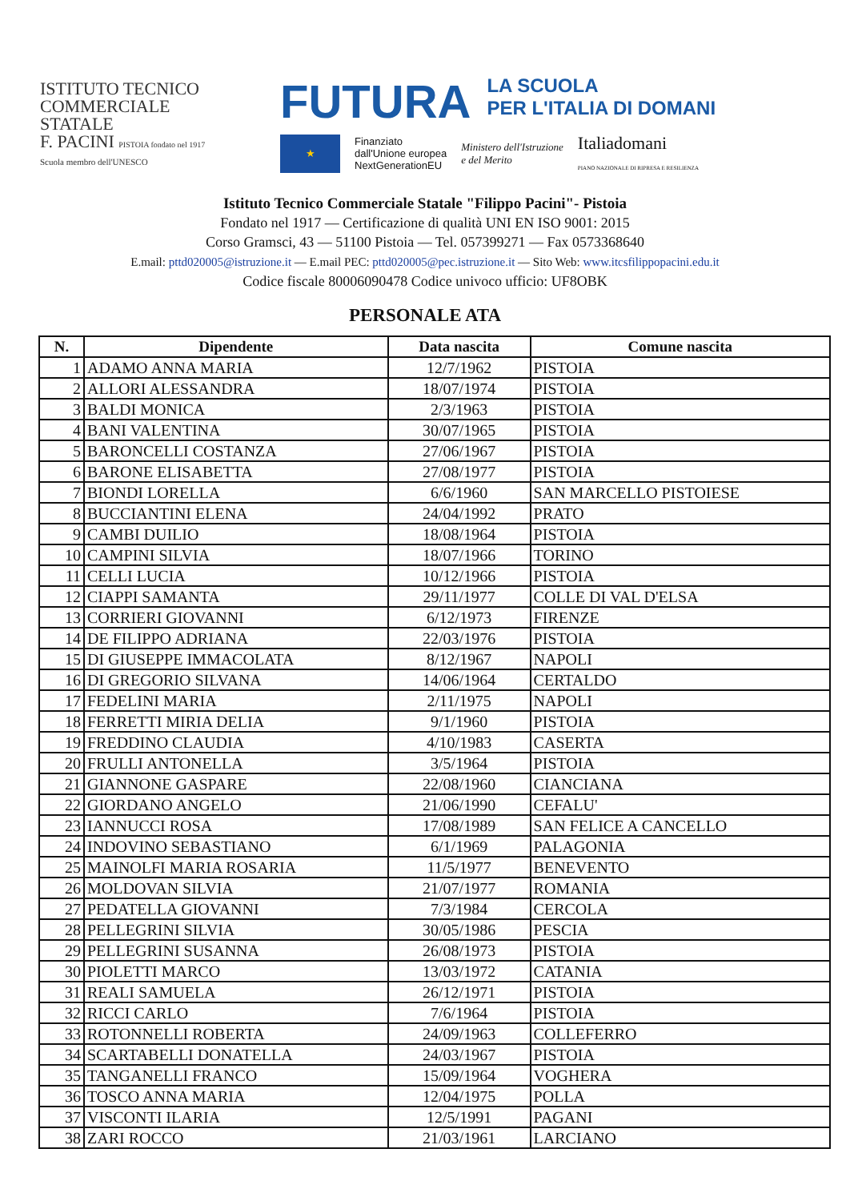ISTITUTO TECNICO
COMMERCIALE
STATALE
F. PACINI PISTOIA fondato nel 1917
Scuola membro dell'UNESCO
FUTURA
LA SCUOLA
PER L'ITALIA DI DOMANI
★
Finanziato
dall'Unione europea
NextGenerationEU
Ministero dell'Istruzione
e del Merito
Italiadomani
PIANO NAZIONALE DI RIPRESA E RESILIENZA
Istituto Tecnico Commerciale Statale "Filippo Pacini"- Pistoia
Fondato nel 1917 — Certificazione di qualità UNI EN ISO 9001: 2015
Corso Gramsci, 43 — 51100 Pistoia — Tel. 057399271 — Fax 0573368640
E.mail: pttd020005@istruzione.it — E.mail PEC: pttd020005@pec.istruzione.it — Sito Web: www.itcsfilippopacini.edu.it
Codice fiscale 80006090478 Codice univoco ufficio: UF8OBK
PERSONALE ATA
| N. | Dipendente | Data nascita | Comune nascita |
| --- | --- | --- | --- |
| 1 | ADAMO ANNA MARIA | 12/7/1962 | PISTOIA |
| 2 | ALLORI ALESSANDRA | 18/07/1974 | PISTOIA |
| 3 | BALDI MONICA | 2/3/1963 | PISTOIA |
| 4 | BANI VALENTINA | 30/07/1965 | PISTOIA |
| 5 | BARONCELLI COSTANZA | 27/06/1967 | PISTOIA |
| 6 | BARONE ELISABETTA | 27/08/1977 | PISTOIA |
| 7 | BIONDI LORELLA | 6/6/1960 | SAN MARCELLO PISTOIESE |
| 8 | BUCCIANTINI ELENA | 24/04/1992 | PRATO |
| 9 | CAMBI DUILIO | 18/08/1964 | PISTOIA |
| 10 | CAMPINI SILVIA | 18/07/1966 | TORINO |
| 11 | CELLI LUCIA | 10/12/1966 | PISTOIA |
| 12 | CIAPPI SAMANTA | 29/11/1977 | COLLE DI VAL D'ELSA |
| 13 | CORRIERI GIOVANNI | 6/12/1973 | FIRENZE |
| 14 | DE FILIPPO ADRIANA | 22/03/1976 | PISTOIA |
| 15 | DI GIUSEPPE IMMACOLATA | 8/12/1967 | NAPOLI |
| 16 | DI GREGORIO SILVANA | 14/06/1964 | CERTALDO |
| 17 | FEDELINI MARIA | 2/11/1975 | NAPOLI |
| 18 | FERRETTI MIRIA DELIA | 9/1/1960 | PISTOIA |
| 19 | FREDDINO CLAUDIA | 4/10/1983 | CASERTA |
| 20 | FRULLI ANTONELLA | 3/5/1964 | PISTOIA |
| 21 | GIANNONE GASPARE | 22/08/1960 | CIANCIANA |
| 22 | GIORDANO ANGELO | 21/06/1990 | CEFALU' |
| 23 | IANNUCCI ROSA | 17/08/1989 | SAN FELICE A CANCELLO |
| 24 | INDOVINO SEBASTIANO | 6/1/1969 | PALAGONIA |
| 25 | MAINOLFI MARIA ROSARIA | 11/5/1977 | BENEVENTO |
| 26 | MOLDOVAN SILVIA | 21/07/1977 | ROMANIA |
| 27 | PEDATELLA GIOVANNI | 7/3/1984 | CERCOLA |
| 28 | PELLEGRINI SILVIA | 30/05/1986 | PESCIA |
| 29 | PELLEGRINI SUSANNA | 26/08/1973 | PISTOIA |
| 30 | PIOLETTI MARCO | 13/03/1972 | CATANIA |
| 31 | REALI SAMUELA | 26/12/1971 | PISTOIA |
| 32 | RICCI CARLO | 7/6/1964 | PISTOIA |
| 33 | ROTONNELLI ROBERTA | 24/09/1963 | COLLEFERRO |
| 34 | SCARTABELLI DONATELLA | 24/03/1967 | PISTOIA |
| 35 | TANGANELLI FRANCO | 15/09/1964 | VOGHERA |
| 36 | TOSCO ANNA MARIA | 12/04/1975 | POLLA |
| 37 | VISCONTI ILARIA | 12/5/1991 | PAGANI |
| 38 | ZARI ROCCO | 21/03/1961 | LARCIANO |